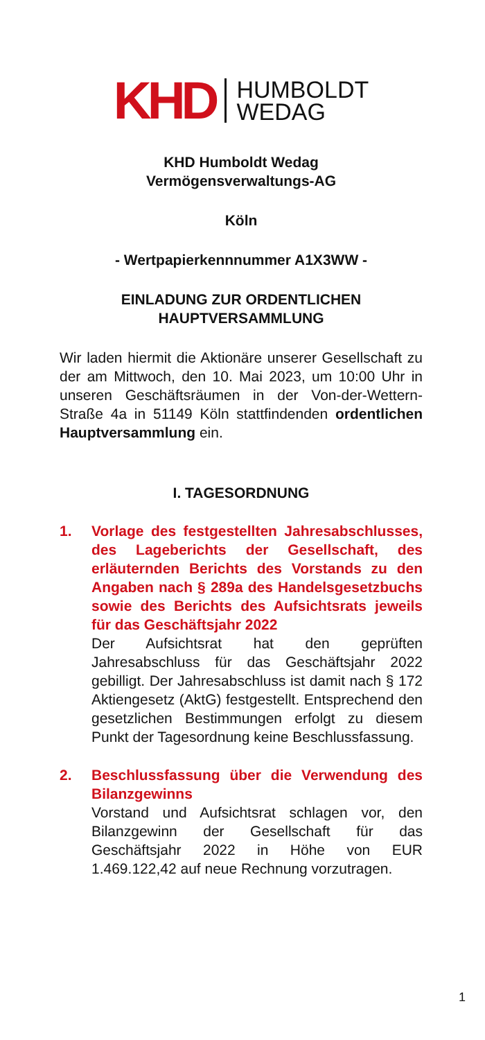KHD HUMBOLDT
WEDAG
KHD Humboldt Wedag
Vermögensverwaltungs-AG
Köln
- Wertpapierkennnummer A1X3WW -
EINLADUNG ZUR ORDENTLICHEN
HAUPTVERSAMMLUNG
Wir laden hiermit die Aktionäre unserer Gesellschaft zu der am Mittwoch, den 10. Mai 2023, um 10:00 Uhr in unseren Geschäftsräumen in der Von-der-Wettern-Straße 4a in 51149 Köln stattfindenden ordentlichen Hauptversammlung ein.
I. TAGESORDNUNG
1. Vorlage des festgestellten Jahresabschlusses, des Lageberichts der Gesellschaft, des erläuternden Berichts des Vorstands zu den Angaben nach § 289a des Handelsgesetzbuchs sowie des Berichts des Aufsichtsrats jeweils für das Geschäftsjahr 2022
Der Aufsichtsrat hat den geprüften Jahresabschluss für das Geschäftsjahr 2022 gebilligt. Der Jahresabschluss ist damit nach § 172 Aktiengesetz (AktG) festgestellt. Entsprechend den gesetzlichen Bestimmungen erfolgt zu diesem Punkt der Tagesordnung keine Beschlussfassung.
2. Beschlussfassung über die Verwendung des Bilanzgewinns
Vorstand und Aufsichtsrat schlagen vor, den Bilanzgewinn der Gesellschaft für das Geschäftsjahr 2022 in Höhe von EUR 1.469.122,42 auf neue Rechnung vorzutragen.
1